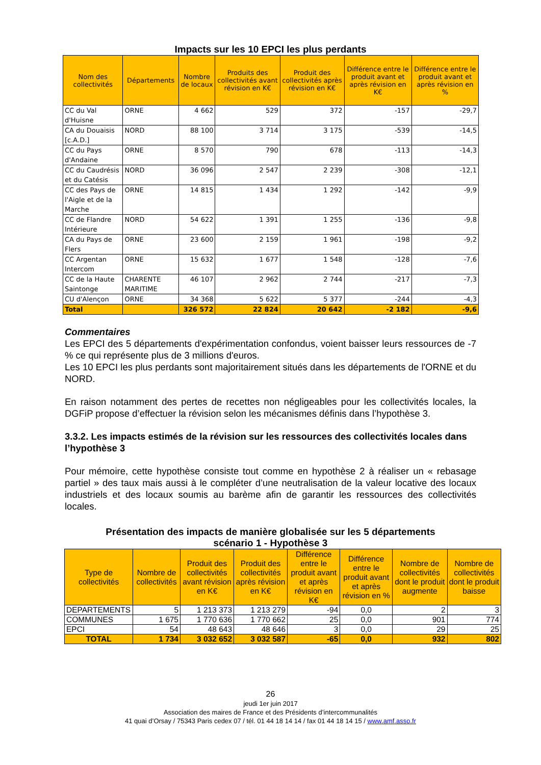Impacts sur les 10 EPCI les plus perdants
| Nom des collectivités | Départements | Nombre de locaux | Produits des collectivités avant révision en K€ | Produit des collectivités après révision en K€ | Différence entre le produit avant et après révision en K€ | Différence entre le produit avant et après révision en % |
| --- | --- | --- | --- | --- | --- | --- |
| CC du Val d'Huisne | ORNE | 4 662 | 529 | 372 | -157 | -29,7 |
| CA du Douaisis [c.A.D.] | NORD | 88 100 | 3 714 | 3 175 | -539 | -14,5 |
| CC du Pays d'Andaine | ORNE | 8 570 | 790 | 678 | -113 | -14,3 |
| CC du Caudrésis et du Catésis | NORD | 36 096 | 2 547 | 2 239 | -308 | -12,1 |
| CC des Pays de l'Aigle et de la Marche | ORNE | 14 815 | 1 434 | 1 292 | -142 | -9,9 |
| CC de Flandre Intérieure | NORD | 54 622 | 1 391 | 1 255 | -136 | -9,8 |
| CA du Pays de Flers | ORNE | 23 600 | 2 159 | 1 961 | -198 | -9,2 |
| CC Argentan Intercom | ORNE | 15 632 | 1 677 | 1 548 | -128 | -7,6 |
| CC de la Haute Saintonge | CHARENTE MARITIME | 46 107 | 2 962 | 2 744 | -217 | -7,3 |
| CU d'Alençon | ORNE | 34 368 | 5 622 | 5 377 | -244 | -4,3 |
| Total | | 326 572 | 22 824 | 20 642 | -2 182 | -9,6 |
Commentaires
Les EPCI des 5 départements d'expérimentation confondus, voient baisser leurs ressources de -7 % ce qui représente plus de 3 millions d'euros.
Les 10 EPCI les plus perdants sont majoritairement situés dans les départements de l'ORNE et du NORD.
En raison notamment des pertes de recettes non négligeables pour les collectivités locales, la DGFiP propose d’effectuer la révision selon les mécanismes définis dans l’hypothèse 3.
3.3.2. Les impacts estimés de la révision sur les ressources des collectivités locales dans l’hypothèse 3
Pour mémoire, cette hypothèse consiste tout comme en hypothèse 2 à réaliser un « rebasage partiel » des taux mais aussi à le compléter d’une neutralisation de la valeur locative des locaux industriels et des locaux soumis au barème afin de garantir les ressources des collectivités locales.
Présentation des impacts de manière globalisée sur les 5 départements
scénario 1 - Hypothèse 3
| Type de collectivités | Nombre de collectivités | Produit des collectivités avant révision en K€ | Produit des collectivités après révision en K€ | Différence entre le produit avant et après révision en K€ | Différence entre le produit avant et après révision en % | Nombre de collectivités dont le produit augmente | Nombre de collectivités dont le produit baisse |
| --- | --- | --- | --- | --- | --- | --- | --- |
| DEPARTEMENTS | 5 | 1 213 373 | 1 213 279 | -94 | 0,0 | 2 | 3 |
| COMMUNES | 1 675 | 1 770 636 | 1 770 662 | 25 | 0,0 | 901 | 774 |
| EPCI | 54 | 48 643 | 48 646 | 3 | 0,0 | 29 | 25 |
| TOTAL | 1 734 | 3 032 652 | 3 032 587 | -65 | 0,0 | 932 | 802 |
26
jeudi 1er juin 2017
Association des maires de France et des Présidents d’intercommunalités
41 quai d’Orsay / 75343 Paris cedex 07 / tél. 01 44 18 14 14 / fax 01 44 18 14 15 / www.amf.asso.fr